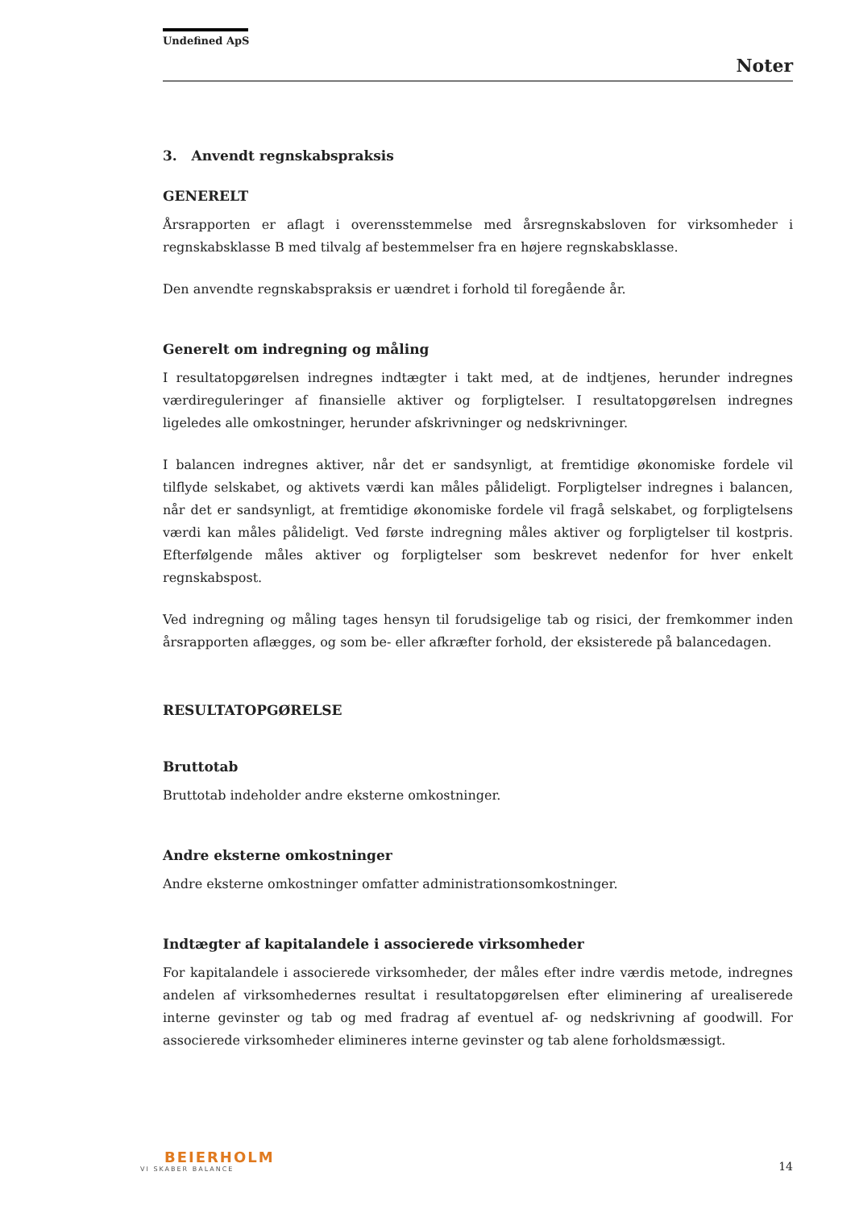Undefined ApS
Noter
3. Anvendt regnskabspraksis
GENERELT
Årsrapporten er aflagt i overensstemmelse med årsregnskabsloven for virksomheder i regnskabsklasse B med tilvalg af bestemmelser fra en højere regnskabsklasse.
Den anvendte regnskabspraksis er uændret i forhold til foregående år.
Generelt om indregning og måling
I resultatopgørelsen indregnes indtægter i takt med, at de indtjenes, herunder indregnes værdireguleringer af finansielle aktiver og forpligtelser. I resultatopgørelsen indregnes ligeledes alle omkostninger, herunder afskrivninger og nedskrivninger.
I balancen indregnes aktiver, når det er sandsynligt, at fremtidige økonomiske fordele vil tilflyde selskabet, og aktivets værdi kan måles pålideligt. Forpligtelser indregnes i balancen, når det er sandsynligt, at fremtidige økonomiske fordele vil fragå selskabet, og forpligtelsens værdi kan måles pålideligt. Ved første indregning måles aktiver og forpligtelser til kostpris. Efterfølgende måles aktiver og forpligtelser som beskrevet nedenfor for hver enkelt regnskabspost.
Ved indregning og måling tages hensyn til forudsigelige tab og risici, der fremkommer inden årsrapporten aflægges, og som be- eller afkræfter forhold, der eksisterede på balancedagen.
RESULTATOPGØRELSE
Bruttotab
Bruttotab indeholder andre eksterne omkostninger.
Andre eksterne omkostninger
Andre eksterne omkostninger omfatter administrationsomkostninger.
Indtægter af kapitalandele i associerede virksomheder
For kapitalandele i associerede virksomheder, der måles efter indre værdis metode, indregnes andelen af virksomhedernes resultat i resultatopgørelsen efter eliminering af urealiserede interne gevinster og tab og med fradrag af eventuel af- og nedskrivning af goodwill. For associerede virksomheder elimineres interne gevinster og tab alene forholdsmæssigt.
BEIERHOLM
VI SKABER BALANCE
14